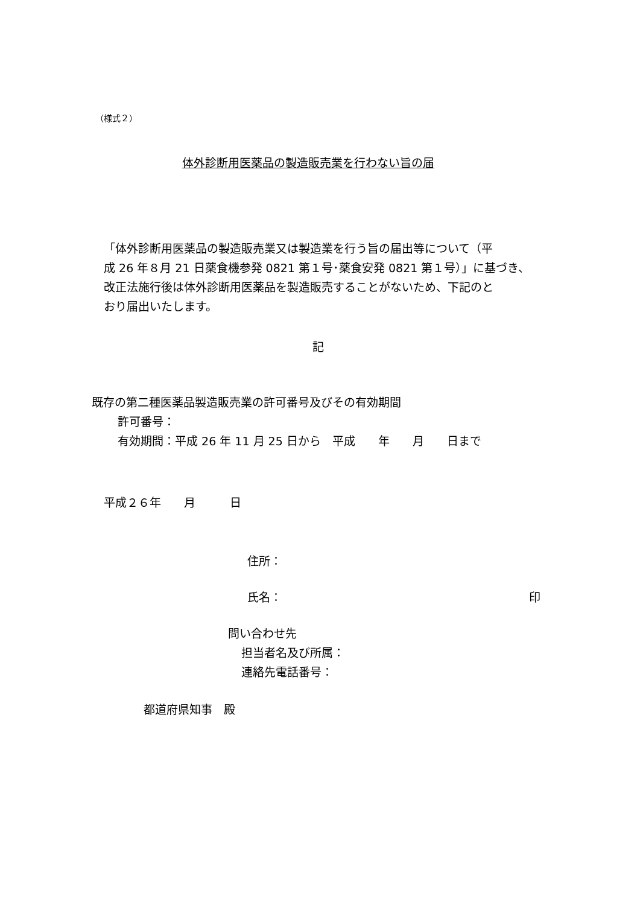（様式２）
体外診断用医薬品の製造販売業を行わない旨の届
「体外診断用医薬品の製造販売業又は製造業を行う旨の届出等について（平
成 26 年８月 21 日薬食機参発 0821 第１号･薬食安発 0821 第１号）」に基づき、
改正法施行後は体外診断用医薬品を製造販売することがないため、下記のと
おり届出いたします。
記
既存の第二種医薬品製造販売業の許可番号及びその有効期間
許可番号：
有効期間：平成 26 年 11 月 25 日から　平成　　年　　月　　日まで
平成２６年　　月　　　日
住所：
氏名： 印
問い合わせ先
担当者名及び所属：
連絡先電話番号：
都道府県知事　殿